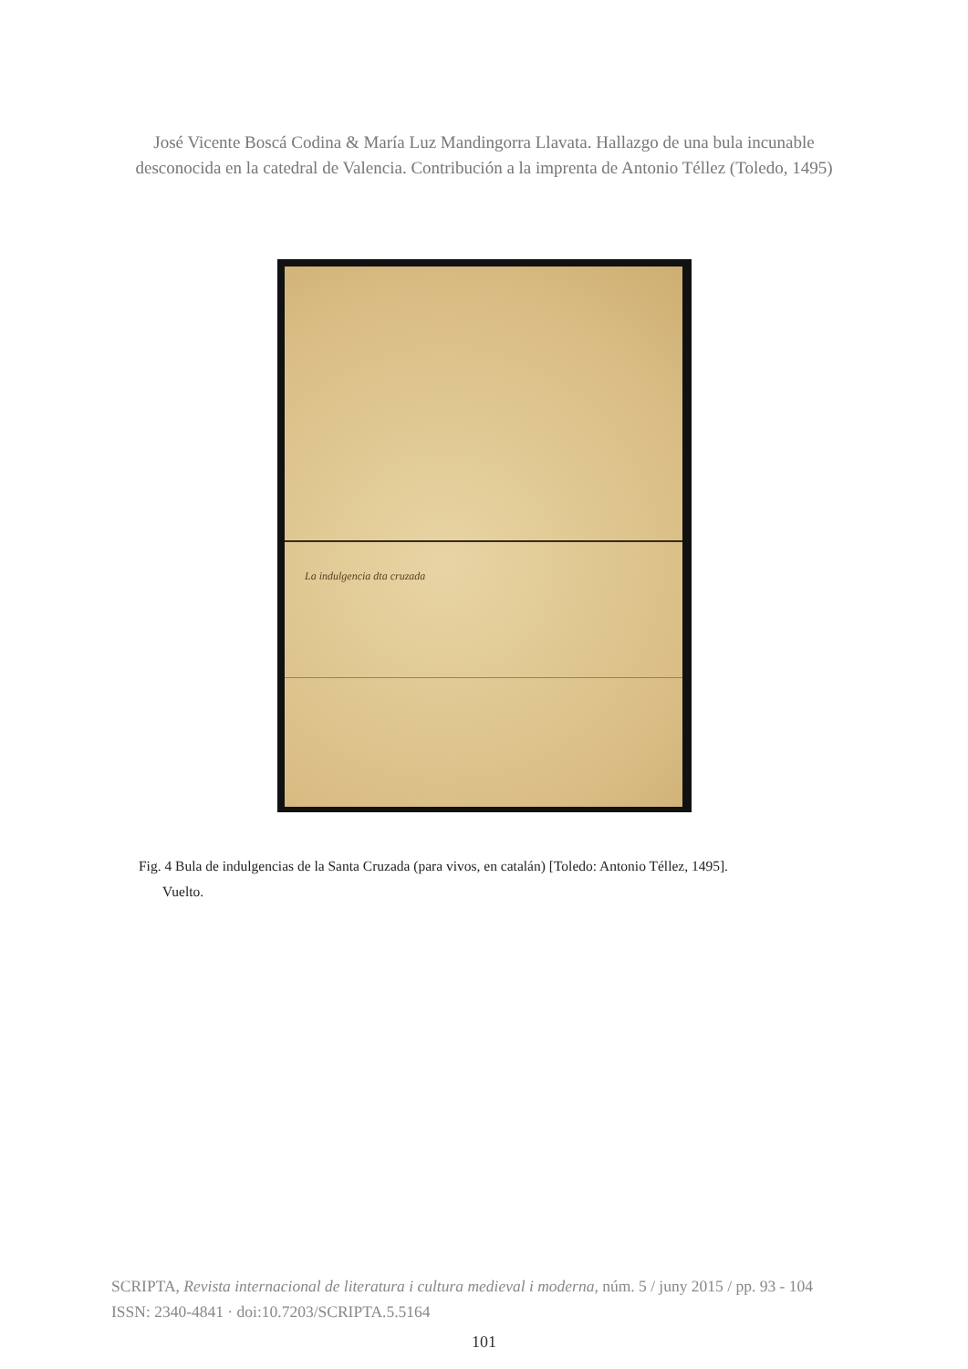José Vicente Boscá Codina & María Luz Mandingorra Llavata. Hallazgo de una bula incunable
desconocida en la catedral de Valencia. Contribución a la imprenta de Antonio Téllez (Toledo, 1495)
La indulgencia dta cruzada
Fig. 4 Bula de indulgencias de la Santa Cruzada (para vivos, en catalán) [Toledo: Antonio Téllez, 1495].
Vuelto.
SCRIPTA, Revista internacional de literatura i cultura medieval i moderna, núm. 5 / juny 2015 / pp. 93 - 104
ISSN: 2340-4841 · doi:10.7203/SCRIPTA.5.5164
101